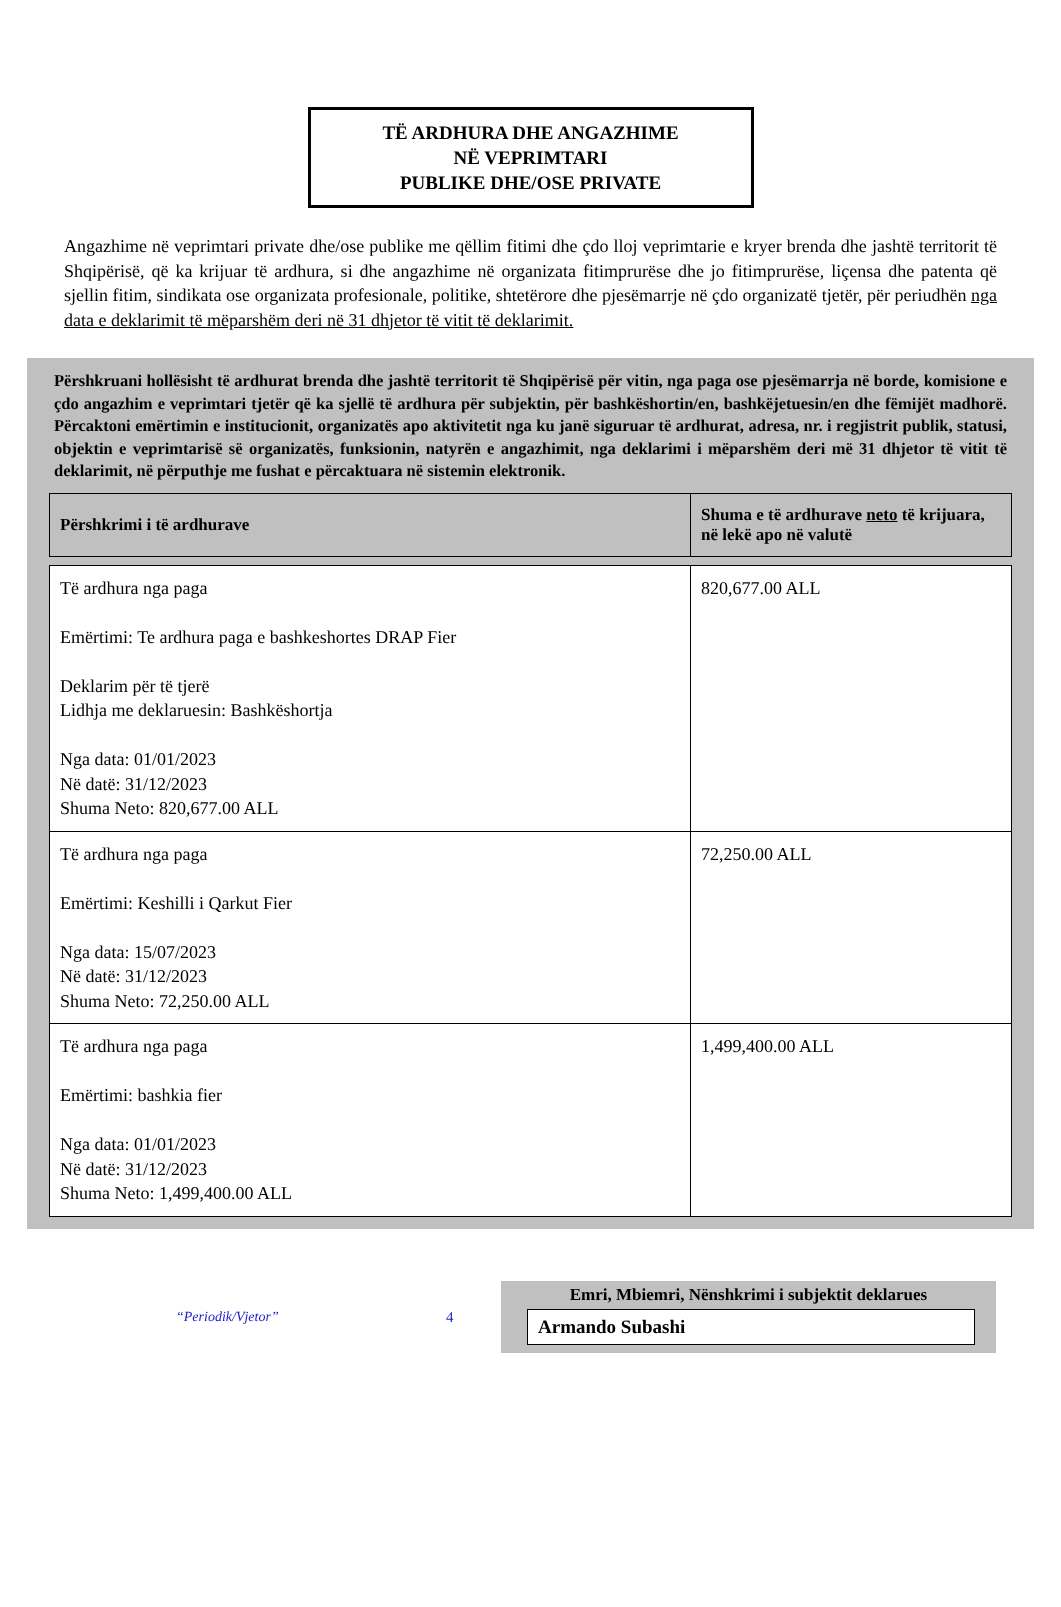TË ARDHURA DHE ANGAZHIME
NË VEPRIMTARI
PUBLIKE DHE/OSE PRIVATE
Angazhime në veprimtari private dhe/ose publike me qëllim fitimi dhe çdo lloj veprimtarie e kryer brenda dhe jashtë territorit të Shqipërisë, që ka krijuar të ardhura, si dhe angazhime në organizata fitimprurëse dhe jo fitimprurëse, liçensa dhe patenta që sjellin fitim, sindikata ose organizata profesionale, politike, shtetërore dhe pjesëmarrje në çdo organizatë tjetër, për periudhën nga data e deklarimit të mëparshëm deri në 31 dhjetor të vitit të deklarimit.
Përshkruani hollësisht të ardhurat brenda dhe jashtë territorit të Shqipërisë për vitin, nga paga ose pjesëmarrja në borde, komisione e çdo angazhim e veprimtari tjetër që ka sjellë të ardhura për subjektin, për bashkëshortin/en, bashkëjetuesin/en dhe fëmijët madhorë. Përcaktoni emërtimin e institucionit, organizatës apo aktivitetit nga ku janë siguruar të ardhurat, adresa, nr. i regjistrit publik, statusi, objektin e veprimtarisë së organizatës, funksionin, natyrën e angazhimit, nga deklarimi i mëparshëm deri më 31 dhjetor të vitit të deklarimit, në përputhje me fushat e përcaktuara në sistemin elektronik.
| Përshkrimi i të ardhurave | Shuma e të ardhurave neto të krijuara, në lekë apo në valutë |
| --- | --- |
| Të ardhura nga paga Emërtimi: Te ardhura paga e bashkeshortes DRAP Fier Deklarim për të tjerë Lidhja me deklaruesin: Bashkëshortja Nga data: 01/01/2023 Në datë: 31/12/2023 Shuma Neto: 820,677.00 ALL | 820,677.00 ALL |
| Të ardhura nga paga Emërtimi: Keshilli i Qarkut Fier Nga data: 15/07/2023 Në datë: 31/12/2023 Shuma Neto: 72,250.00 ALL | 72,250.00 ALL |
| Të ardhura nga paga Emërtimi: bashkia fier Nga data: 01/01/2023 Në datë: 31/12/2023 Shuma Neto: 1,499,400.00 ALL | 1,499,400.00 ALL |
“Periodik/Vjetor” 4
Emri, Mbiemri, Nënshkrimi i subjektit deklarues
Armando Subashi